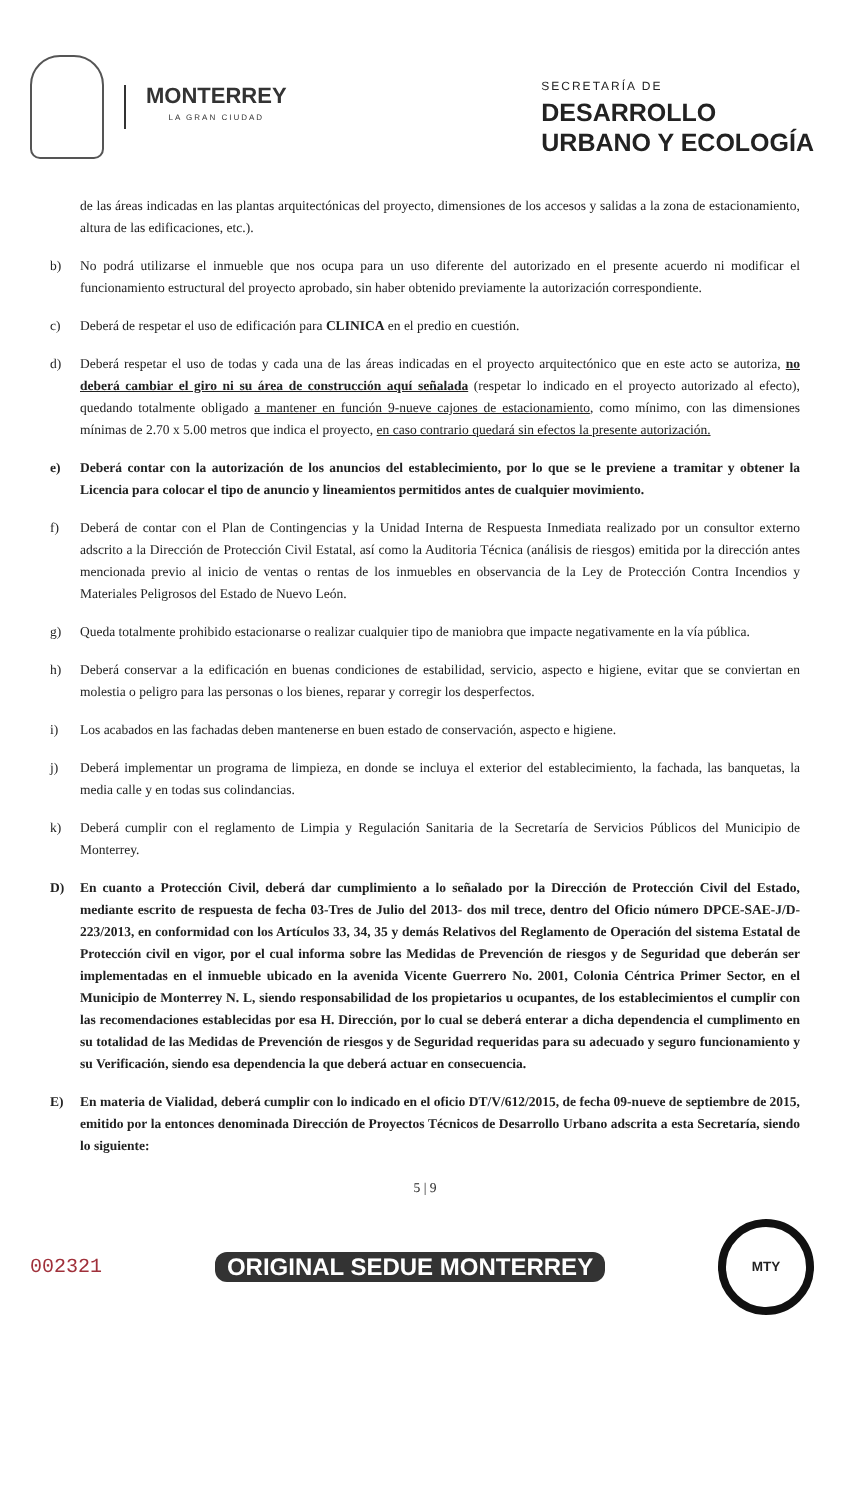MONTERREY
LA GRAN CIUDAD
SECRETARÍA DE
DESARROLLO
URBANO Y ECOLOGÍA
de las áreas indicadas en las plantas arquitectónicas del proyecto, dimensiones de los accesos y salidas a la zona de estacionamiento, altura de las edificaciones, etc.).
b) No podrá utilizarse el inmueble que nos ocupa para un uso diferente del autorizado en el presente acuerdo ni modificar el funcionamiento estructural del proyecto aprobado, sin haber obtenido previamente la autorización correspondiente.
c) Deberá de respetar el uso de edificación para CLINICA en el predio en cuestión.
d) Deberá respetar el uso de todas y cada una de las áreas indicadas en el proyecto arquitectónico que en este acto se autoriza, no deberá cambiar el giro ni su área de construcción aquí señalada (respetar lo indicado en el proyecto autorizado al efecto), quedando totalmente obligado a mantener en función 9-nueve cajones de estacionamiento, como mínimo, con las dimensiones mínimas de 2.70 x 5.00 metros que indica el proyecto, en caso contrario quedará sin efectos la presente autorización.
e) Deberá contar con la autorización de los anuncios del establecimiento, por lo que se le previene a tramitar y obtener la Licencia para colocar el tipo de anuncio y lineamientos permitidos antes de cualquier movimiento.
f) Deberá de contar con el Plan de Contingencias y la Unidad Interna de Respuesta Inmediata realizado por un consultor externo adscrito a la Dirección de Protección Civil Estatal, así como la Auditoria Técnica (análisis de riesgos) emitida por la dirección antes mencionada previo al inicio de ventas o rentas de los inmuebles en observancia de la Ley de Protección Contra Incendios y Materiales Peligrosos del Estado de Nuevo León.
g) Queda totalmente prohibido estacionarse o realizar cualquier tipo de maniobra que impacte negativamente en la vía pública.
h) Deberá conservar a la edificación en buenas condiciones de estabilidad, servicio, aspecto e higiene, evitar que se conviertan en molestia o peligro para las personas o los bienes, reparar y corregir los desperfectos.
i) Los acabados en las fachadas deben mantenerse en buen estado de conservación, aspecto e higiene.
j) Deberá implementar un programa de limpieza, en donde se incluya el exterior del establecimiento, la fachada, las banquetas, la media calle y en todas sus colindancias.
k) Deberá cumplir con el reglamento de Limpia y Regulación Sanitaria de la Secretaría de Servicios Públicos del Municipio de Monterrey.
D) En cuanto a Protección Civil, deberá dar cumplimiento a lo señalado por la Dirección de Protección Civil del Estado, mediante escrito de respuesta de fecha 03-Tres de Julio del 2013- dos mil trece, dentro del Oficio número DPCE-SAE-J/D-223/2013, en conformidad con los Artículos 33, 34, 35 y demás Relativos del Reglamento de Operación del sistema Estatal de Protección civil en vigor, por el cual informa sobre las Medidas de Prevención de riesgos y de Seguridad que deberán ser implementadas en el inmueble ubicado en la avenida Vicente Guerrero No. 2001, Colonia Céntrica Primer Sector, en el Municipio de Monterrey N. L, siendo responsabilidad de los propietarios u ocupantes, de los establecimientos el cumplir con las recomendaciones establecidas por esa H. Dirección, por lo cual se deberá enterar a dicha dependencia el cumplimento en su totalidad de las Medidas de Prevención de riesgos y de Seguridad requeridas para su adecuado y seguro funcionamiento y su Verificación, siendo esa dependencia la que deberá actuar en consecuencia.
E) En materia de Vialidad, deberá cumplir con lo indicado en el oficio DT/V/612/2015, de fecha 09-nueve de septiembre de 2015, emitido por la entonces denominada Dirección de Proyectos Técnicos de Desarrollo Urbano adscrita a esta Secretaría, siendo lo siguiente:
5 | 9
002321 ORIGINAL SEDUE MONTERREY MTY